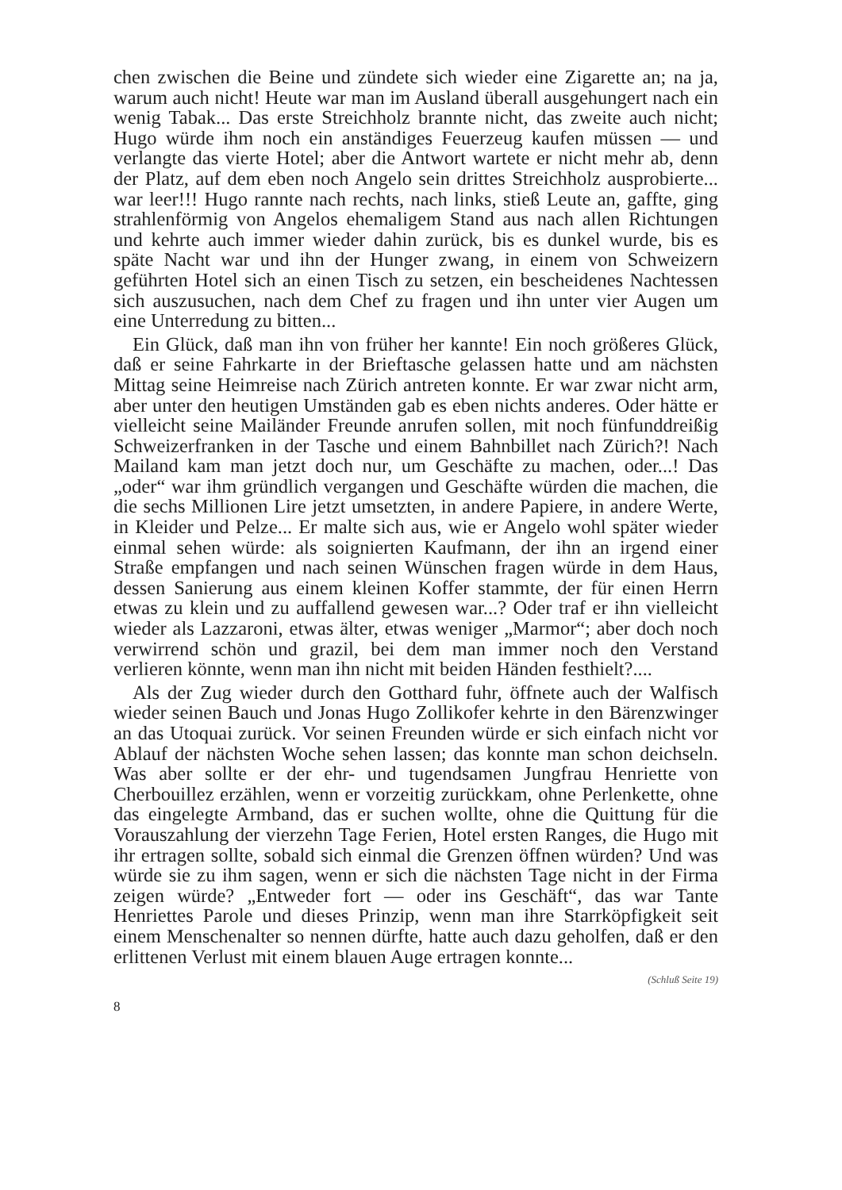chen zwischen die Beine und zündete sich wieder eine Zigarette an; na ja, warum auch nicht! Heute war man im Ausland überall ausgehungert nach ein wenig Tabak... Das erste Streichholz brannte nicht, das zweite auch nicht; Hugo würde ihm noch ein anständiges Feuerzeug kaufen müssen — und verlangte das vierte Hotel; aber die Antwort wartete er nicht mehr ab, denn der Platz, auf dem eben noch Angelo sein drittes Streichholz ausprobierte... war leer!!! Hugo rannte nach rechts, nach links, stieß Leute an, gaffte, ging strahlenförmig von Angelos ehemaligem Stand aus nach allen Richtungen und kehrte auch immer wieder dahin zurück, bis es dunkel wurde, bis es späte Nacht war und ihn der Hunger zwang, in einem von Schweizern geführten Hotel sich an einen Tisch zu setzen, ein bescheidenes Nachtessen sich auszusuchen, nach dem Chef zu fragen und ihn unter vier Augen um eine Unterredung zu bitten...
Ein Glück, daß man ihn von früher her kannte! Ein noch größeres Glück, daß er seine Fahrkarte in der Brieftasche gelassen hatte und am nächsten Mittag seine Heimreise nach Zürich antreten konnte. Er war zwar nicht arm, aber unter den heutigen Umständen gab es eben nichts anderes. Oder hätte er vielleicht seine Mailänder Freunde anrufen sollen, mit noch fünfunddreißig Schweizerfranken in der Tasche und einem Bahnbillet nach Zürich?! Nach Mailand kam man jetzt doch nur, um Geschäfte zu machen, oder...! Das „oder“ war ihm gründlich vergangen und Geschäfte würden die machen, die die sechs Millionen Lire jetzt umsetzten, in andere Papiere, in andere Werte, in Kleider und Pelze... Er malte sich aus, wie er Angelo wohl später wieder einmal sehen würde: als soignierten Kaufmann, der ihn an irgend einer Straße empfangen und nach seinen Wünschen fragen würde in dem Haus, dessen Sanierung aus einem kleinen Koffer stammte, der für einen Herrn etwas zu klein und zu auffallend gewesen war...? Oder traf er ihn vielleicht wieder als Lazzaroni, etwas älter, etwas weniger „Marmor“; aber doch noch verwirrend schön und grazil, bei dem man immer noch den Verstand verlieren könnte, wenn man ihn nicht mit beiden Händen festhielt?....
Als der Zug wieder durch den Gotthard fuhr, öffnete auch der Walfisch wieder seinen Bauch und Jonas Hugo Zollikofer kehrte in den Bärenzwinger an das Utoquai zurück. Vor seinen Freunden würde er sich einfach nicht vor Ablauf der nächsten Woche sehen lassen; das konnte man schon deichseln. Was aber sollte er der ehr- und tugendsamen Jungfrau Henriette von Cherbouillez erzählen, wenn er vorzeitig zurückkam, ohne Perlenkette, ohne das eingelegte Armband, das er suchen wollte, ohne die Quittung für die Vorauszahlung der vierzehn Tage Ferien, Hotel ersten Ranges, die Hugo mit ihr ertragen sollte, sobald sich einmal die Grenzen öffnen würden? Und was würde sie zu ihm sagen, wenn er sich die nächsten Tage nicht in der Firma zeigen würde? „Entweder fort — oder ins Geschäft“, das war Tante Henriettes Parole und dieses Prinzip, wenn man ihre Starrköpfigkeit seit einem Menschenalter so nennen dürfte, hatte auch dazu geholfen, daß er den erlittenen Verlust mit einem blauen Auge ertragen konnte...
(Schluß Seite 19)
8